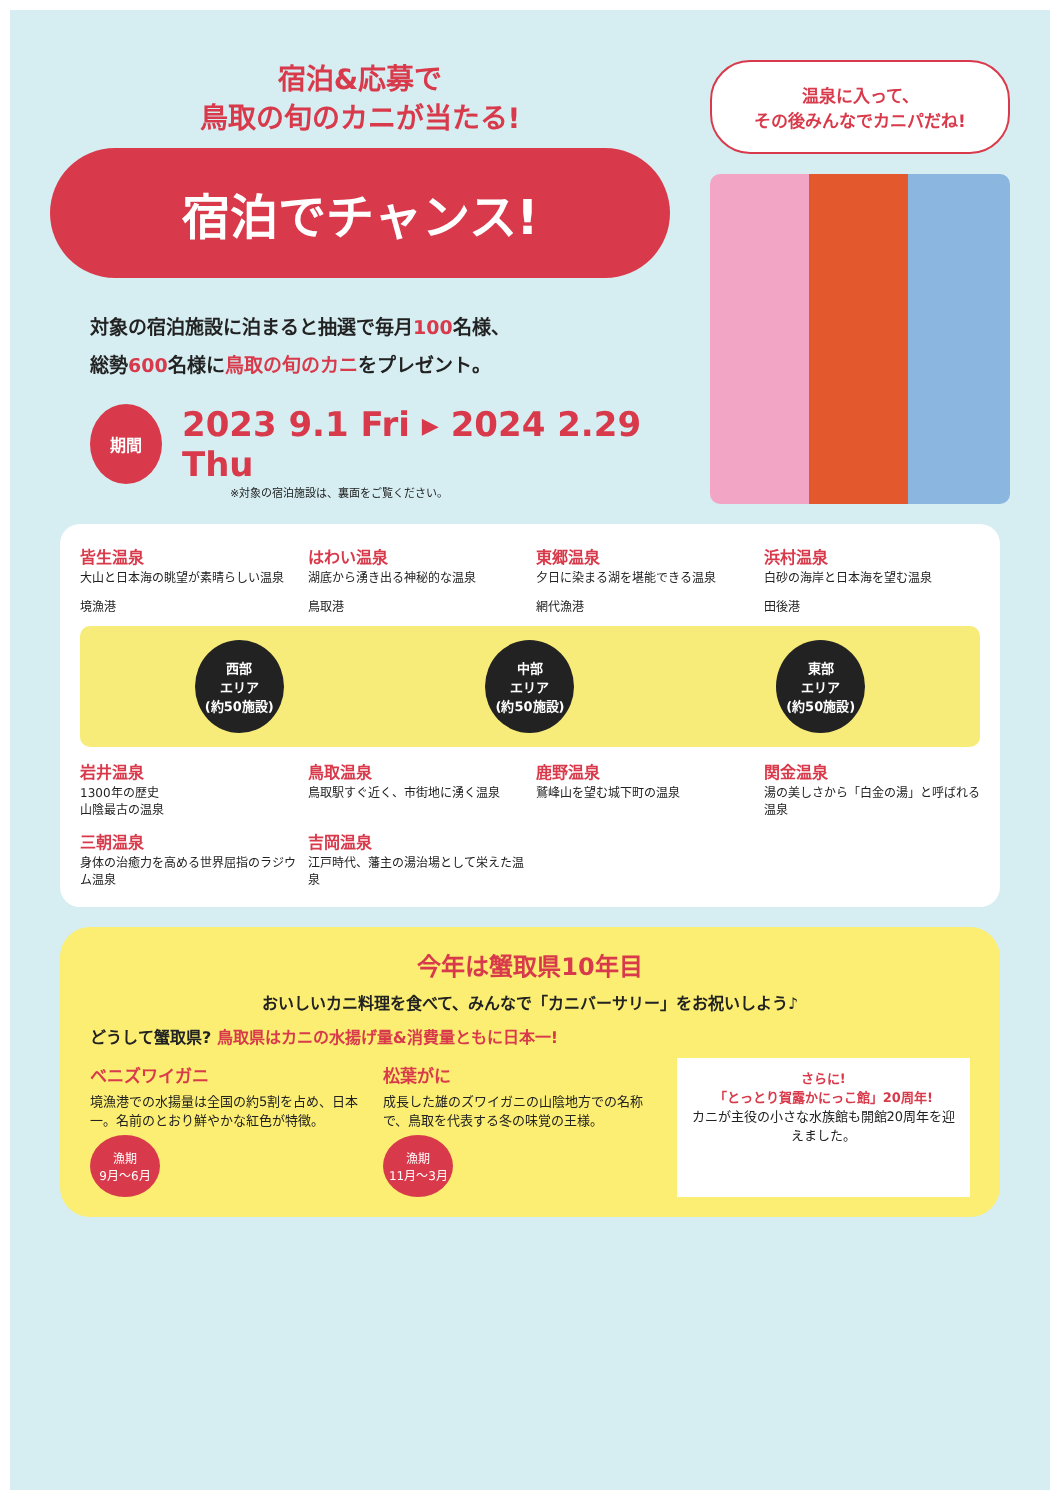宿泊&応募で
鳥取の旬のカニが当たる!
宿泊でチャンス!
対象の宿泊施設に泊まると抽選で毎月100名様、
総勢600名様に鳥取の旬のカニをプレゼント。
期間
2023 9.1 Fri ▸ 2024 2.29 Thu
※対象の宿泊施設は、裏面をご覧ください。
温泉に入って、
その後みんなでカニパだね!
皆生温泉
大山と日本海の眺望が素晴らしい温泉
はわい温泉
湖底から湧き出る神秘的な温泉
東郷温泉
夕日に染まる湖を堪能できる温泉
浜村温泉
白砂の海岸と日本海を望む温泉
境漁港
鳥取港
網代漁港
田後港
西部
エリア
(約50施設) 中部
エリア
(約50施設) 東部
エリア
(約50施設)
岩井温泉
1300年の歴史
山陰最古の温泉
鳥取温泉
鳥取駅すぐ近く、市街地に湧く温泉
鹿野温泉
鷲峰山を望む城下町の温泉
関金温泉
湯の美しさから「白金の湯」と呼ばれる温泉
三朝温泉
身体の治癒力を高める世界屈指のラジウム温泉
吉岡温泉
江戸時代、藩主の湯治場として栄えた温泉
今年は蟹取県10年目
おいしいカニ料理を食べて、みんなで「カニバーサリー」をお祝いしよう♪
どうして蟹取県? 鳥取県はカニの水揚げ量&消費量ともに日本一!
ベニズワイガニ
境漁港での水揚量は全国の約5割を占め、日本一。名前のとおり鮮やかな紅色が特徴。
漁期
9月～6月
松葉がに
成長した雄のズワイガニの山陰地方での名称で、鳥取を代表する冬の味覚の王様。
漁期
11月～3月
さらに!
「とっとり賀露かにっこ館」20周年!
カニが主役の小さな水族館も開館20周年を迎えました。